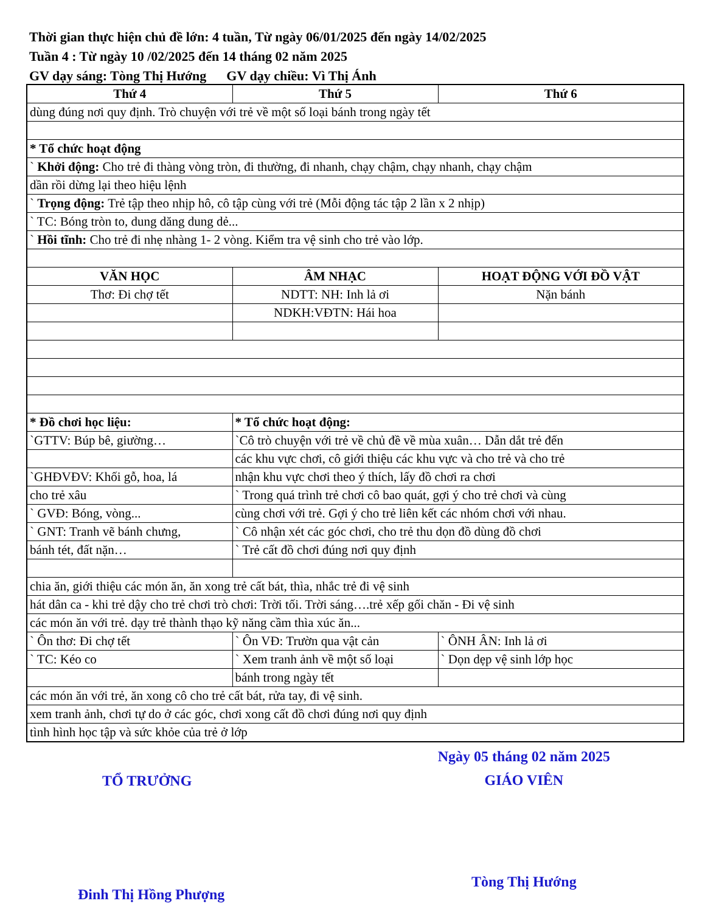Thời gian thực hiện chủ đề lớn: 4 tuần, Từ ngày 06/01/2025 đến ngày 14/02/2025
Tuần 4 : Từ ngày 10 /02/2025 đến 14 tháng 02 năm 2025
GV dạy sáng: Tòng Thị Hướng GV dạy chiều: Vì Thị Ánh
| Thứ 4 | Thứ 5 | Thứ 6 |
| --- | --- | --- |
| dùng đúng nơi quy định. Trò chuyện với trẻ về một số loại bánh trong ngày tết | | |
| * Tổ chức hoạt động | | |
| ` Khởi động: Cho trẻ đi thàng vòng tròn, đi thường, đi nhanh, chạy chậm, chạy nhanh, chạy chậm | | |
| dần rồi dừng lại theo hiệu lệnh | | |
| ` Trọng động: Trẻ tập theo nhịp hô, cô tập cùng với trẻ (Mỗi động tác tập 2 lần x 2 nhịp) | | |
| ` TC: Bóng tròn to, dung dăng dung dẻ... | | |
| ` Hồi tĩnh: Cho trẻ đi nhẹ nhàng 1- 2 vòng. Kiểm tra vệ sinh cho trẻ vào lớp. | | |
| VĂN HỌC | ÂM NHẠC | HOẠT ĐỘNG VỚI ĐỒ VẬT |
| Thơ: Đi chợ tết | NDTT: NH: Inh lả ơi | Nặn bánh |
| | NDKH:VĐTN: Hái hoa | |
| * Đồ chơi học liệu: | * Tổ chức hoạt động: | |
| `GTTV: Búp bê, giường… | `Cô trò chuyện với trẻ về chủ đề về mùa xuân… Dẫn dắt trẻ đến | |
| | các khu vực chơi, cô giới thiệu các khu vực và cho trẻ và cho trẻ | |
| `GHĐVĐV: Khối gỗ, hoa, lá | nhận khu vực chơi theo ý thích, lấy đồ chơi ra chơi | |
| cho trẻ xâu | ` Trong quá trình trẻ chơi cô bao quát, gợi ý cho trẻ chơi và cùng | |
| ` GVĐ: Bóng, vòng... | cùng chơi với trẻ. Gợi ý cho trẻ liên kết các nhóm chơi với nhau. | |
| ` GNT: Tranh vẽ bánh chưng, | ` Cô nhận xét các góc chơi, cho trẻ thu dọn đồ dùng đồ chơi | |
| bánh tét, đất nặn… | ` Trẻ cất đồ chơi đúng nơi quy định | |
| chia ăn, giới thiệu các món ăn, ăn xong trẻ cất bát, thìa, nhắc trẻ đi vệ sinh | | |
| hát dân ca - khi trẻ dậy cho trẻ chơi trò chơi: Trời tối. Trời sáng….trẻ xếp gối chăn - Đi vệ sinh | | |
| các món ăn với trẻ. dạy trẻ thành thạo kỹ năng cầm thìa xúc ăn... | | |
| ` Ôn thơ: Đi chợ tết | ` Ôn VĐ: Trườn qua vật cản | ` ÔNH ÂN: Inh lả ơi |
| ` TC: Kéo co | ` Xem tranh ảnh về một số loại | ` Dọn dẹp vệ sinh lớp học |
| | bánh trong ngày tết | |
| các món ăn với trẻ, ăn xong cô cho trẻ cất bát, rửa tay, đi vệ sinh. | | |
| xem tranh ảnh, chơi tự do ở các góc, chơi xong cất đồ chơi đúng nơi quy định | | |
| tình hình học tập và sức khỏe của trẻ ở lớp | | |
TỔ TRƯỞNG
Đinh Thị Hồng Phượng
Ngày 05 tháng 02 năm 2025
GIÁO VIÊN
Tòng Thị Hướng